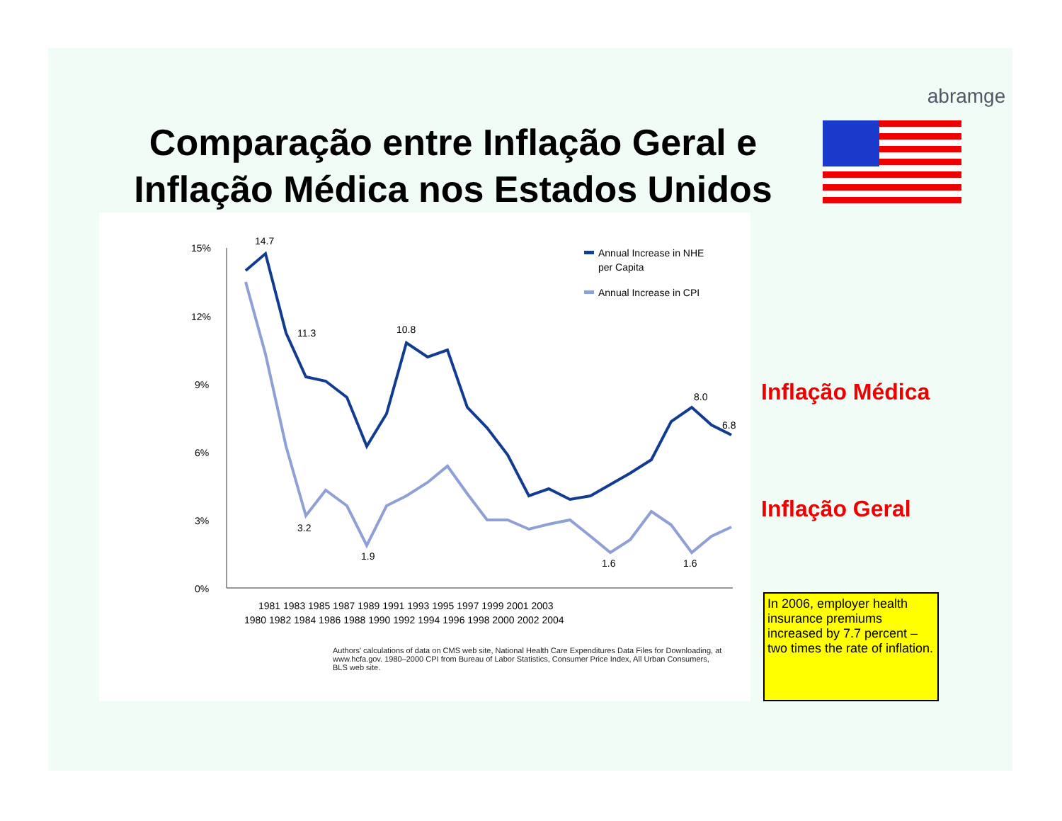abramge
Comparação entre Inflação Geral e Inflação Médica nos Estados Unidos
15%
12%
9%
6%
3%
0%
14.7
11.3
10.8
8.0
6.8
3.2
1.9
1.6
1.6
1980 1982 1984 1986 1988 1990 1992 1994 1996 1998 2000 2002 2004
1981 1983 1985 1987 1989 1991 1993 1995 1997 1999 2001 2003
Annual Increase in NHE
per Capita
Annual Increase in CPI
Authors' calculations of data on CMS web site, National Health Care Expenditures Data Files for Downloading, at www.hcfa.gov. 1980–2000 CPI from Bureau of Labor Statistics, Consumer Price Index, All Urban Consumers, BLS web site.
Inflação Médica
Inflação Geral
In 2006, employer health insurance premiums increased by 7.7 percent – two times the rate of inflation.